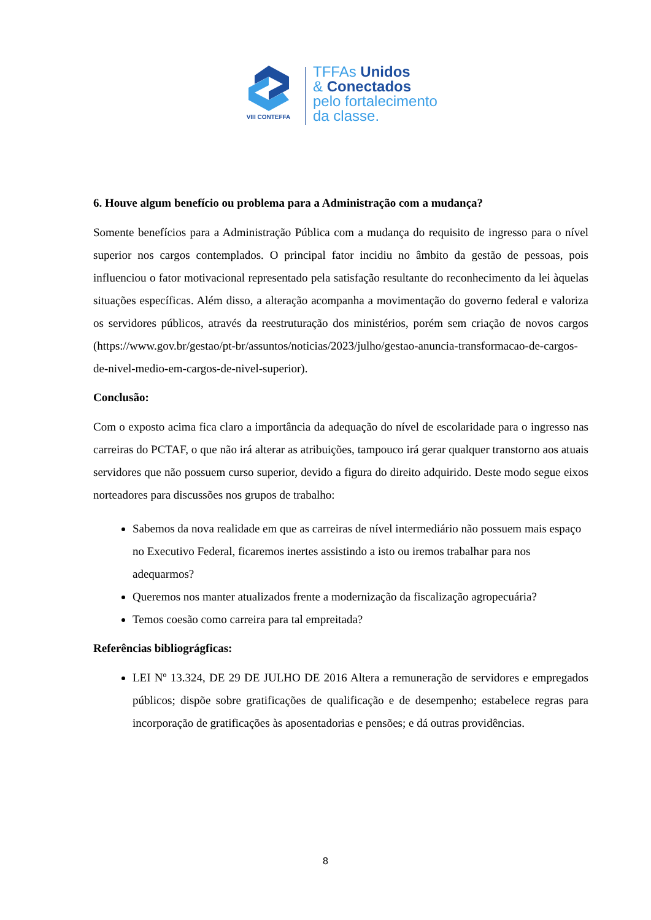VIII CONTEFFA
TFFAs Unidos
& Conectados
pelo fortalecimento
da classe.
6. Houve algum benefício ou problema para a Administração com a mudança?
Somente benefícios para a Administração Pública com a mudança do requisito de ingresso para o nível superior nos cargos contemplados. O principal fator incidiu no âmbito da gestão de pessoas, pois influenciou o fator motivacional representado pela satisfação resultante do reconhecimento da lei àquelas situações específicas. Além disso, a alteração acompanha a movimentação do governo federal e valoriza os servidores públicos, através da reestruturação dos ministérios, porém sem criação de novos cargos (https://www.gov.br/gestao/pt-br/assuntos/noticias/2023/julho/gestao-anuncia-transformacao-de-cargos-de-nivel-medio-em-cargos-de-nivel-superior).
Conclusão:
Com o exposto acima fica claro a importância da adequação do nível de escolaridade para o ingresso nas carreiras do PCTAF, o que não irá alterar as atribuições, tampouco irá gerar qualquer transtorno aos atuais servidores que não possuem curso superior, devido a figura do direito adquirido. Deste modo segue eixos norteadores para discussões nos grupos de trabalho:
Sabemos da nova realidade em que as carreiras de nível intermediário não possuem mais espaço no Executivo Federal, ficaremos inertes assistindo a isto ou iremos trabalhar para nos adequarmos?
Queremos nos manter atualizados frente a modernização da fiscalização agropecuária?
Temos coesão como carreira para tal empreitada?
Referências bibliográgficas:
LEI Nº 13.324, DE 29 DE JULHO DE 2016 Altera a remuneração de servidores e empregados públicos; dispõe sobre gratificações de qualificação e de desempenho; estabelece regras para incorporação de gratificações às aposentadorias e pensões; e dá outras providências.
8